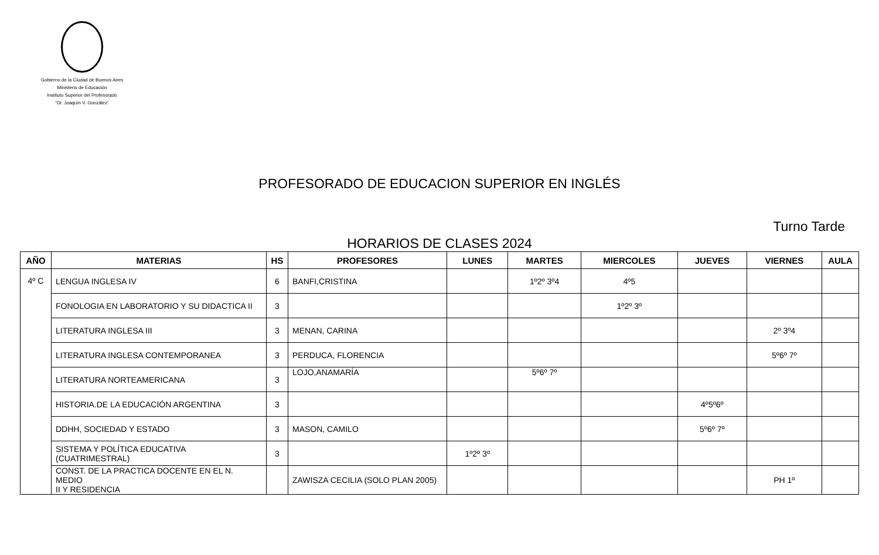Gobierno de la Ciudad de Buenos Aires
Ministerio de Educación
Instituto Superior del Profesorado
“Dr. Joaquín V. González”
PROFESORADO DE EDUCACION SUPERIOR EN INGLÉS
Turno Tarde
HORARIOS DE CLASES 2024
| AÑO | MATERIAS | HS | PROFESORES | LUNES | MARTES | MIERCOLES | JUEVES | VIERNES | AULA |
| --- | --- | --- | --- | --- | --- | --- | --- | --- | --- |
| 4º C | LENGUA INGLESA IV | 6 | BANFI,CRISTINA | | 1º2º 3º4 | 4º5 | | | |
| | FONOLOGIA EN LABORATORIO Y SU DIDACTICA II | 3 | | | | 1º2º 3º | | | |
| | LITERATURA INGLESA III | 3 | MENAN, CARINA | | | | | 2º 3º4 | |
| | LITERATURA INGLESA CONTEMPORANEA | 3 | PERDUCA, FLORENCIA | | | | | 5º6º 7º | |
| | LITERATURA NORTEAMERICANA | 3 | LOJO,ANAMARÍA | | 5º6º 7º | | | | |
| | HISTORIA.DE LA EDUCACIÓN ARGENTINA | 3 | | | | | 4º5º6º | | |
| | DDHH, SOCIEDAD Y ESTADO | 3 | MASON, CAMILO | | | | 5º6º 7º | | |
| | SISTEMA Y POLÍTICA EDUCATIVA (CUATRIMESTRAL) | 3 | | 1º2º 3º | | | | | |
| | CONST. DE LA PRACTICA DOCENTE EN EL N. MEDIO II Y RESIDENCIA | | ZAWISZA CECILIA (SOLO PLAN 2005) | | | | | PH 1º | |